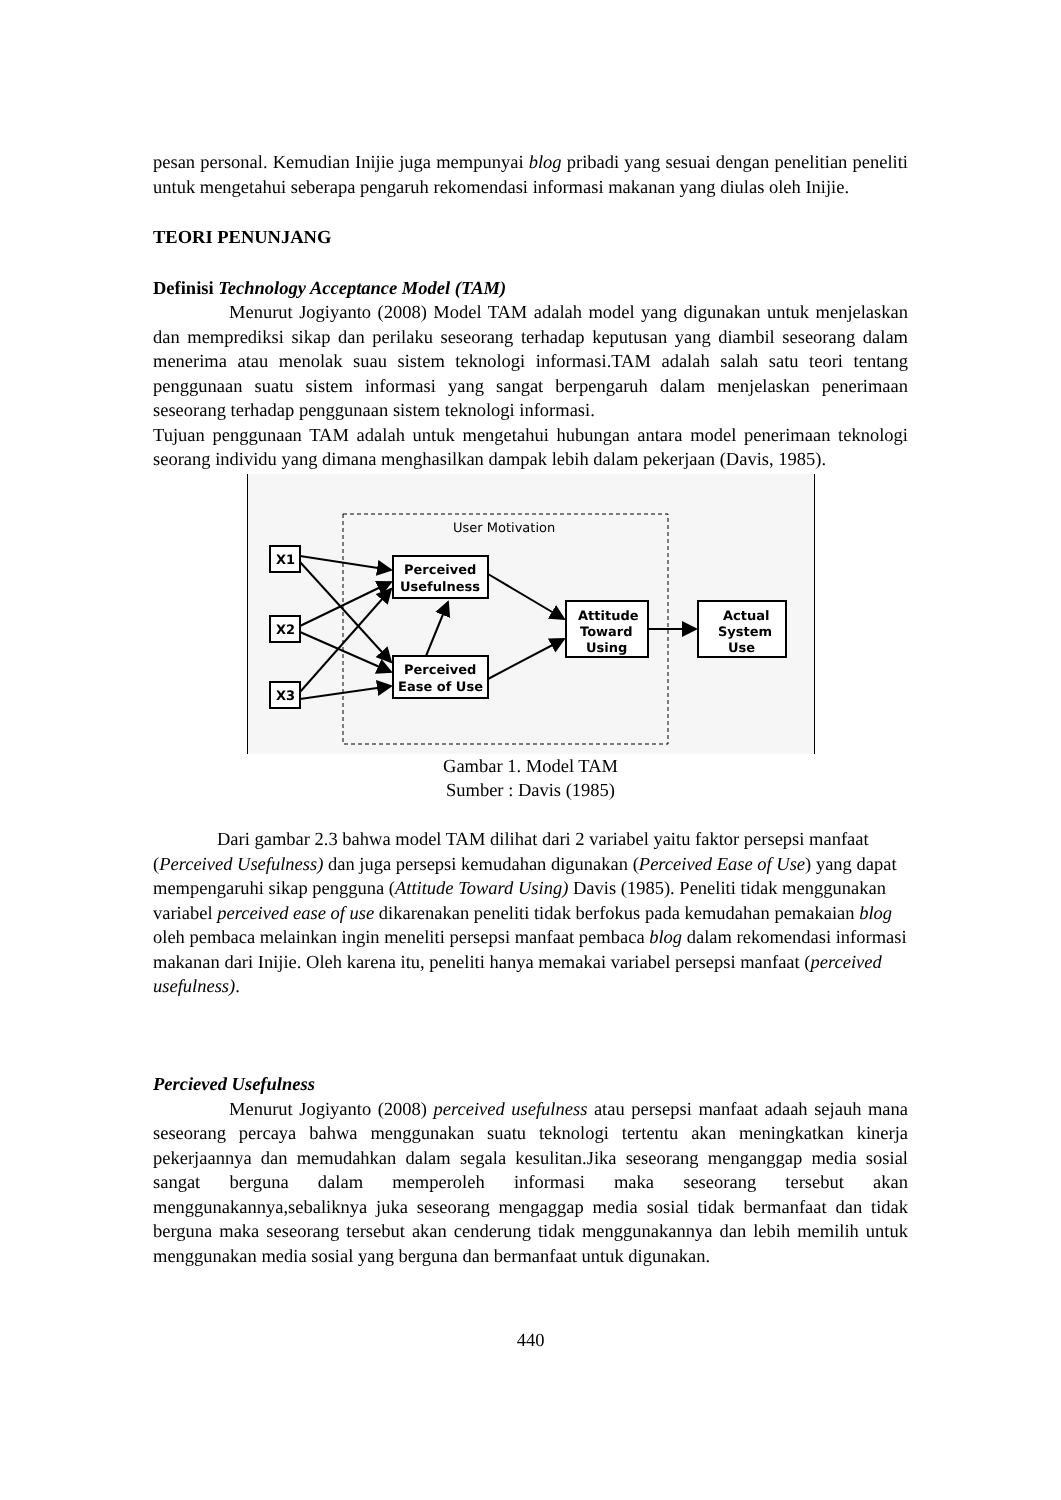pesan personal. Kemudian Inijie juga mempunyai blog pribadi yang sesuai dengan penelitian peneliti untuk mengetahui seberapa pengaruh rekomendasi informasi makanan yang diulas oleh Inijie.
TEORI PENUNJANG
Definisi Technology Acceptance Model (TAM)
Menurut Jogiyanto (2008) Model TAM adalah model yang digunakan untuk menjelaskan dan memprediksi sikap dan perilaku seseorang terhadap keputusan yang diambil seseorang dalam menerima atau menolak suau sistem teknologi informasi.TAM adalah salah satu teori tentang penggunaan suatu sistem informasi yang sangat berpengaruh dalam menjelaskan penerimaan seseorang terhadap penggunaan sistem teknologi informasi.
Tujuan penggunaan TAM adalah untuk mengetahui hubungan antara model penerimaan teknologi seorang individu yang dimana menghasilkan dampak lebih dalam pekerjaan (Davis, 1985).
User Motivation
X1
X2
X3
Perceived
Usefulness
Perceived
Ease of Use
Attitude
Toward
Using
Actual
System
Use
Gambar 1. Model TAM
Sumber : Davis (1985)
Dari gambar 2.3 bahwa model TAM dilihat dari 2 variabel yaitu faktor persepsi manfaat (Perceived Usefulness) dan juga persepsi kemudahan digunakan (Perceived Ease of Use) yang dapat mempengaruhi sikap pengguna (Attitude Toward Using) Davis (1985). Peneliti tidak menggunakan variabel perceived ease of use dikarenakan peneliti tidak berfokus pada kemudahan pemakaian blog oleh pembaca melainkan ingin meneliti persepsi manfaat pembaca blog dalam rekomendasi informasi makanan dari Inijie. Oleh karena itu, peneliti hanya memakai variabel persepsi manfaat (perceived usefulness).
Percieved Usefulness
Menurut Jogiyanto (2008) perceived usefulness atau persepsi manfaat adaah sejauh mana seseorang percaya bahwa menggunakan suatu teknologi tertentu akan meningkatkan kinerja pekerjaannya dan memudahkan dalam segala kesulitan.Jika seseorang menganggap media sosial sangat berguna dalam memperoleh informasi maka seseorang tersebut akan menggunakannya,sebaliknya juka seseorang mengaggap media sosial tidak bermanfaat dan tidak berguna maka seseorang tersebut akan cenderung tidak menggunakannya dan lebih memilih untuk menggunakan media sosial yang berguna dan bermanfaat untuk digunakan.
440